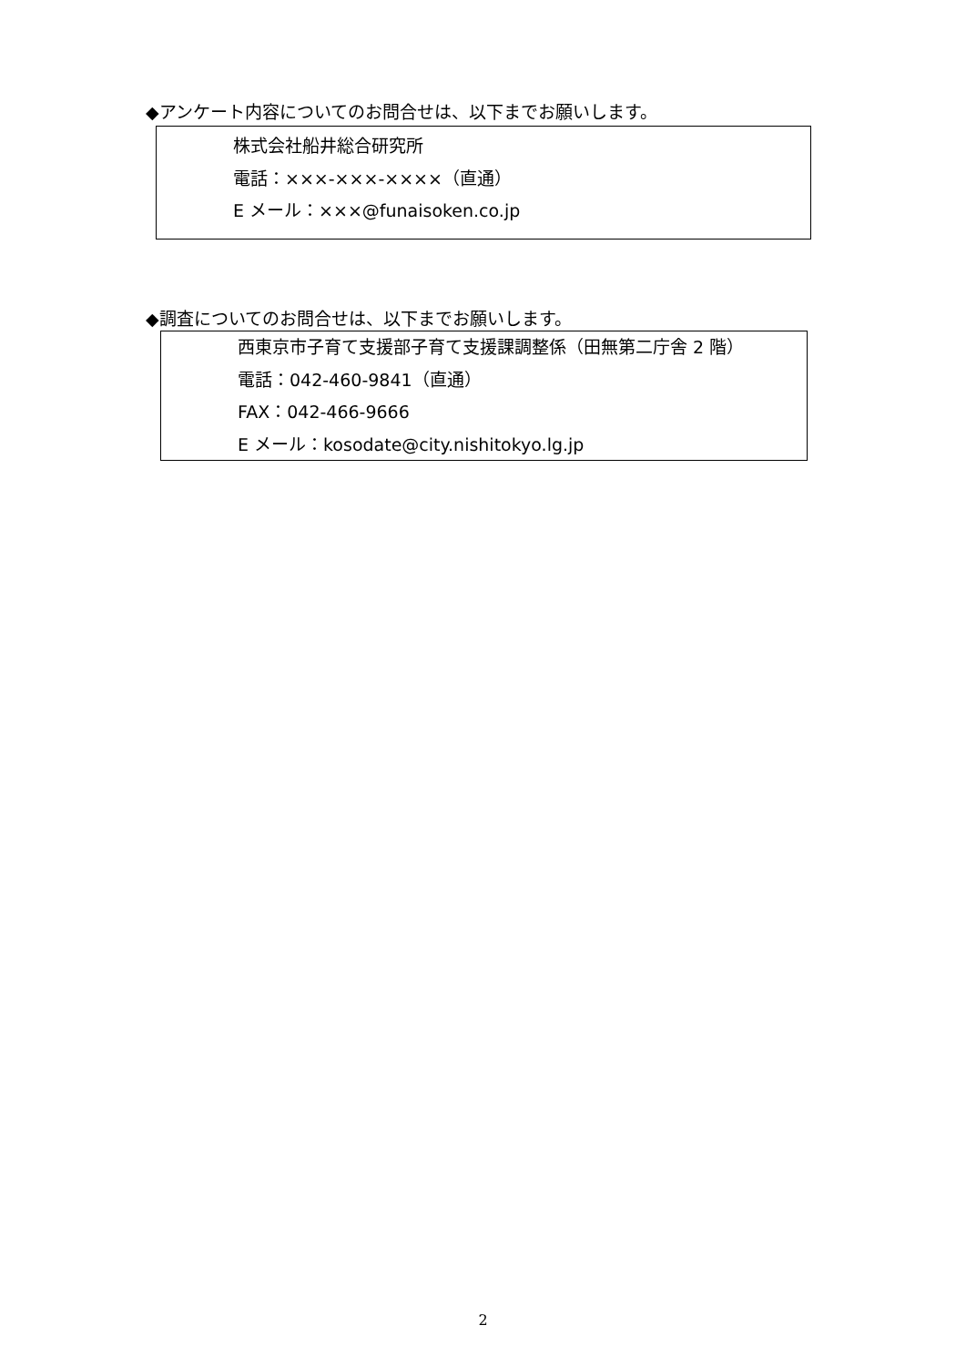◆アンケート内容についてのお問合せは、以下までお願いします。
株式会社船井総合研究所
電話：×××-×××-××××（直通）
E メール：×××@funaisoken.co.jp
◆調査についてのお問合せは、以下までお願いします。
西東京市子育て支援部子育て支援課調整係（田無第二庁舎 2 階）
電話：042-460-9841（直通）
FAX：042-466-9666
E メール：kosodate@city.nishitokyo.lg.jp
2